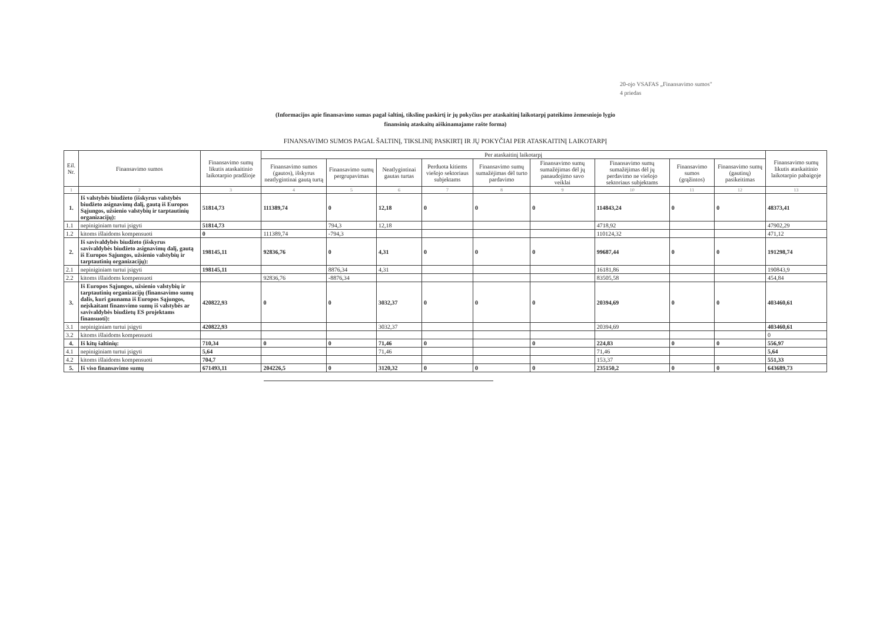20-ojo VSAFAS „Finansavimo sumos"
4 priedas
(Informacijos apie finansavimo sumas pagal šaltinį, tikslinę paskirtį ir jų pokyčius per ataskaitinį laikotarpį pateikimo žemesniojo lygio
finansinių ataskaitų aiškinamajame rašte forma)
FINANSAVIMO SUMOS PAGAL ŠALTINĮ, TIKSLINĘ PASKIRTĮ IR JŲ POKYČIAI PER ATASKAITINĮ LAIKOTARPĮ
| Eil. Nr. | Finansavimo sumos | Finansavimo sumų likutis ataskaitinio laikotarpio pradžioje | Per ataskaitinį laikotarpį | | | | | | | | | Finansavimo sumų likutis ataskaitinio laikotarpio pabaigoje |
| --- | --- | --- | --- | --- | --- | --- | --- | --- | --- | --- | --- | --- |
| | | | Finansavimo sumos (gautos), išskyrus neatlygintinai gautą turtą | Finansavimo sumų pergrupavimas | Neatlygintinai gautas turtas | Perduota kitiems viešojo sektoriaus subjektams | Finansavimo sumų sumažėjimas dėl turto pardavimo | Finansavimo sumų sumažėjimas dėl jų panaudojimo savo veiklai | Finansavimo sumų sumažėjimas dėl jų perdavimo ne viešojo sektoriaus subjektams | Finansavimo sumos (grąžintos) | Finansavimo sumų (gautinų) pasikeitimas | |
| 1 | 2 | 3 | 4 | 5 | 6 | 7 | 8 | 9 | 10 | 11 | 12 | 13 |
| 1. | Iš valstybės biudžeto (išskyrus valstybės biudžeto asignavimų dalį, gautą iš Europos Sąjungos, užsienio valstybių ir tarptautinių organizacijų): | 51814,73 | 111389,74 | 0 | 12,18 | 0 | 0 | 0 | 114843,24 | 0 | 0 | 48373,41 |
| 1.1 | nepiniginiam turtui įsigyti | 51814,73 | | 794,3 | 12,18 | | | | 4718,92 | | | 47902,29 |
| 1.2 | kitoms išlaidoms kompensuoti | 0 | 111389,74 | -794,3 | | | | | 110124,32 | | | 471,12 |
| 2. | Iš savivaldybės biudžeto (išskyrus savivaldybės biudžeto asignavimų dalį, gautą iš Europos Sąjungos, užsienio valstybių ir tarptautinių organizacijų): | 198145,11 | 92836,76 | 0 | 4,31 | 0 | 0 | 0 | 99687,44 | 0 | 0 | 191298,74 |
| 2.1 | nepiniginiam turtui įsigyti | 198145,11 | | 8876,34 | 4,31 | | | | 16181,86 | | | 190843,9 |
| 2.2 | kitoms išlaidoms kompensuoti | | 92836,76 | -8876,34 | | | | | 83505,58 | | | 454,84 |
| 3. | Iš Europos Sąjungos, užsienio valstybių ir tarptautinių organizacijų (finansavimo sumų dalis, kuri gaunama iš Europos Sąjungos, neįskaitant finansvimo sumų iš valstybės ar savivaldybės biudžetų ES projektams finansuoti): | 420822,93 | 0 | 0 | 3032,37 | 0 | 0 | 0 | 20394,69 | 0 | 0 | 403460,61 |
| 3.1 | nepiniginiam turtui įsigyti | 420822,93 | | | 3032,37 | | | | 20394,69 | | | 403460,61 |
| 3.2 | kitoms išlaidoms kompensuoti | | | | | | | | | | | 0 |
| 4. | Iš kitų šaltinių: | 710,34 | 0 | 0 | 71,46 | 0 | | 0 | 224,83 | 0 | 0 | 556,97 |
| 4.1 | nepiniginiam turtui įsigyti | 5,64 | | | 71,46 | | | | 71,46 | | | 5,64 |
| 4.2 | kitoms išlaidoms kompensuoti | 704,7 | | | | | | | 153,37 | | | 551,33 |
| 5. | Iš viso finansavimo sumų | 671493,11 | 204226,5 | 0 | 3120,32 | 0 | 0 | 0 | 235150,2 | 0 | 0 | 643689,73 |